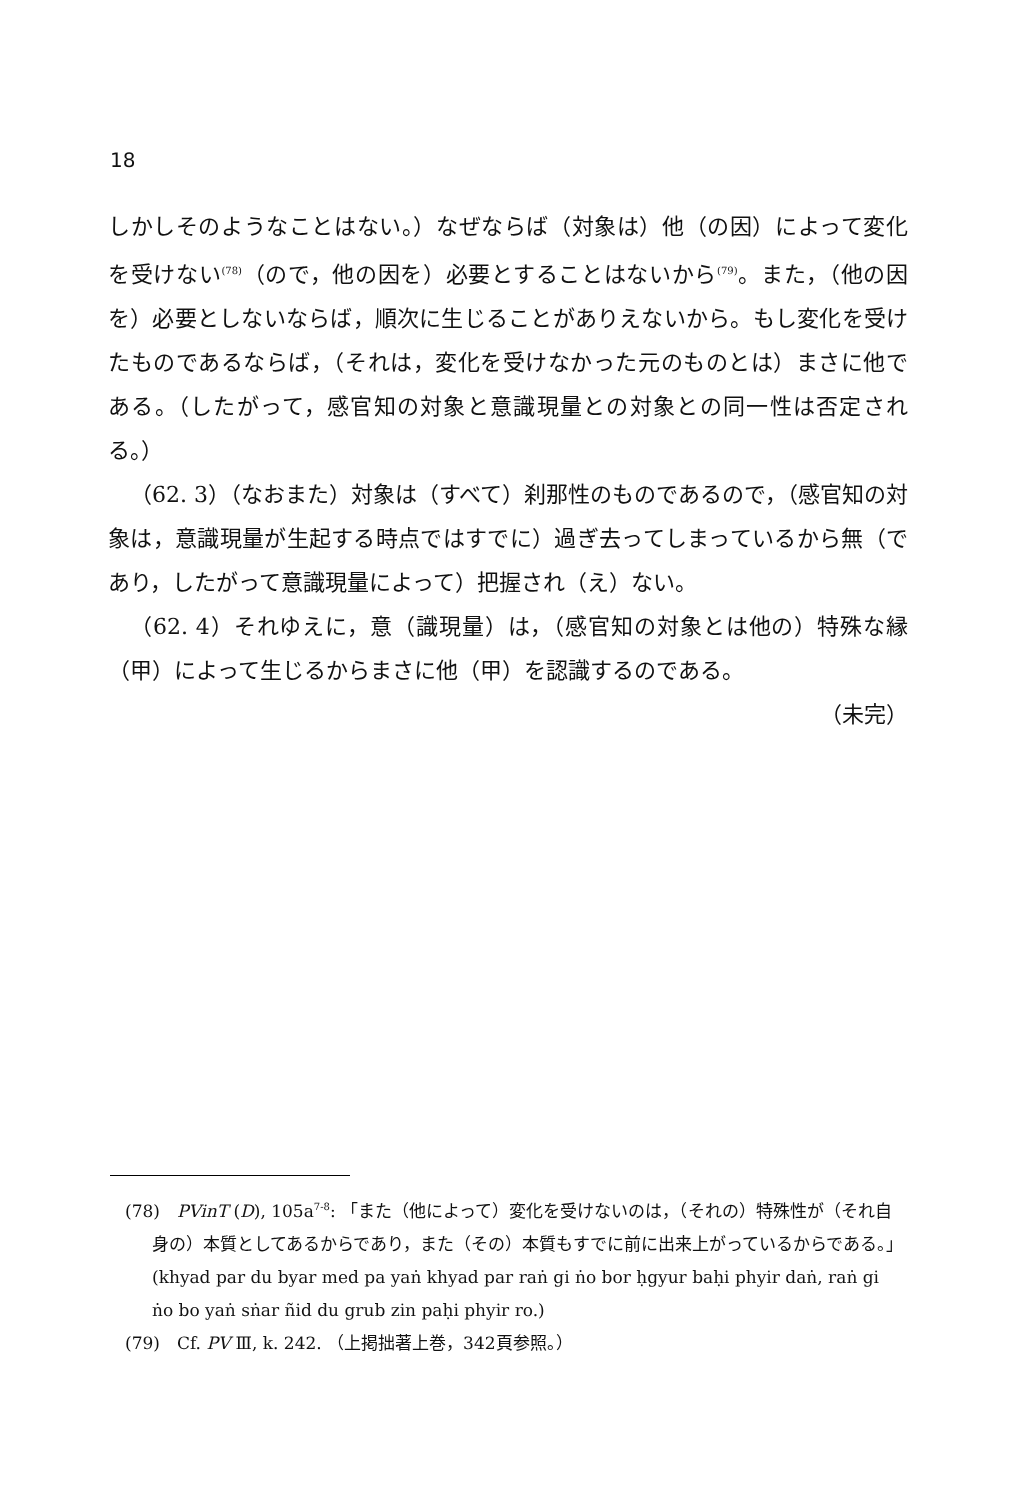18
しかしそのようなことはない。）なぜならば（対象は）他（の因）によって変化を受けない<sup>(78)</sup>（ので，他の因を）必要とすることはないから<sup>(79)</sup>。また，（他の因を）必要としないならば，順次に生じることがありえないから。もし変化を受けたものであるならば，（それは，変化を受けなかった元のものとは）まさに他である。（したがって，感官知の対象と意識現量との対象との同一性は否定される。）
（62. 3）（なおまた）対象は（すべて）刹那性のものであるので，（感官知の対象は，意識現量が生起する時点ではすでに）過ぎ去ってしまっているから無（であり，したがって意識現量によって）把握され（え）ない。
（62. 4）それゆえに，意（識現量）は，（感官知の対象とは他の）特殊な縁（甲）によって生じるからまさに他（甲）を認識するのである。
（未完）
(78)　PVinT (D), 105a<sup>7-8</sup>: 「また（他によって）変化を受けないのは，（それの）特殊性が（それ自身の）本質としてあるからであり，また（その）本質もすでに前に出来上がっているからである。」(khyad par du byar med pa yaṅ khyad par raṅ gi ṅo bor ḥgyur baḥi phyir daṅ, raṅ gi ṅo bo yaṅ sṅar ñid du grub zin paḥi phyir ro.)
(79)　Cf. PV Ⅲ, k. 242. （上掲拙著上巻，342頁参照。）